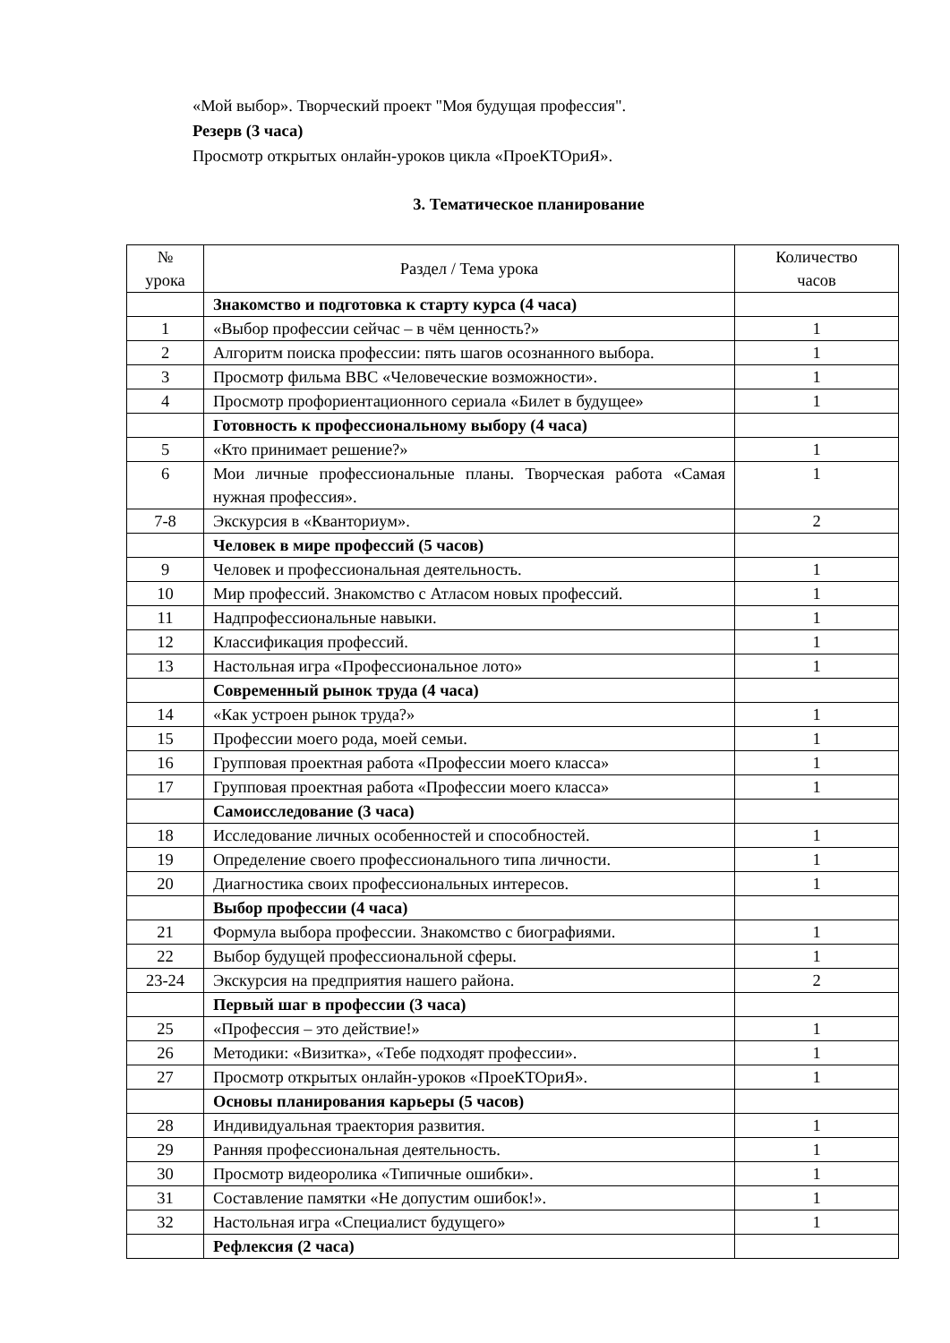«Мой выбор». Творческий проект "Моя будущая профессия".
Резерв (3 часа)
Просмотр открытых онлайн-уроков цикла «ПроеКТОриЯ».
3. Тематическое планирование
| № урока | Раздел / Тема урока | Количество часов |
| --- | --- | --- |
| | Знакомство и подготовка к старту курса (4 часа) | |
| 1 | «Выбор профессии сейчас – в чём ценность?» | 1 |
| 2 | Алгоритм поиска профессии: пять шагов осознанного выбора. | 1 |
| 3 | Просмотр фильма BBC «Человеческие возможности». | 1 |
| 4 | Просмотр профориентационного сериала «Билет в будущее» | 1 |
| | Готовность к профессиональному выбору (4 часа) | |
| 5 | «Кто принимает решение?» | 1 |
| 6 | Мои личные профессиональные планы. Творческая работа «Самая нужная профессия». | 1 |
| 7-8 | Экскурсия в «Кванториум». | 2 |
| | Человек в мире профессий (5 часов) | |
| 9 | Человек и профессиональная деятельность. | 1 |
| 10 | Мир профессий. Знакомство с Атласом новых профессий. | 1 |
| 11 | Надпрофессиональные навыки. | 1 |
| 12 | Классификация профессий. | 1 |
| 13 | Настольная игра «Профессиональное лото» | 1 |
| | Современный рынок труда (4 часа) | |
| 14 | «Как устроен рынок труда?» | 1 |
| 15 | Профессии моего рода, моей семьи. | 1 |
| 16 | Групповая проектная работа «Профессии моего класса» | 1 |
| 17 | Групповая проектная работа «Профессии моего класса» | 1 |
| | Самоисследование (3 часа) | |
| 18 | Исследование личных особенностей и способностей. | 1 |
| 19 | Определение своего профессионального типа личности. | 1 |
| 20 | Диагностика своих профессиональных интересов. | 1 |
| | Выбор профессии (4 часа) | |
| 21 | Формула выбора профессии. Знакомство с биографиями. | 1 |
| 22 | Выбор будущей профессиональной сферы. | 1 |
| 23-24 | Экскурсия на предприятия нашего района. | 2 |
| | Первый шаг в профессии (3 часа) | |
| 25 | «Профессия – это действие!» | 1 |
| 26 | Методики: «Визитка», «Тебе подходят профессии». | 1 |
| 27 | Просмотр открытых онлайн-уроков «ПроеКТОриЯ». | 1 |
| | Основы планирования карьеры (5 часов) | |
| 28 | Индивидуальная траектория развития. | 1 |
| 29 | Ранняя профессиональная деятельность. | 1 |
| 30 | Просмотр видеоролика «Типичные ошибки». | 1 |
| 31 | Составление памятки «Не допустим ошибок!». | 1 |
| 32 | Настольная игра «Специалист будущего» | 1 |
| | Рефлексия (2 часа) | |